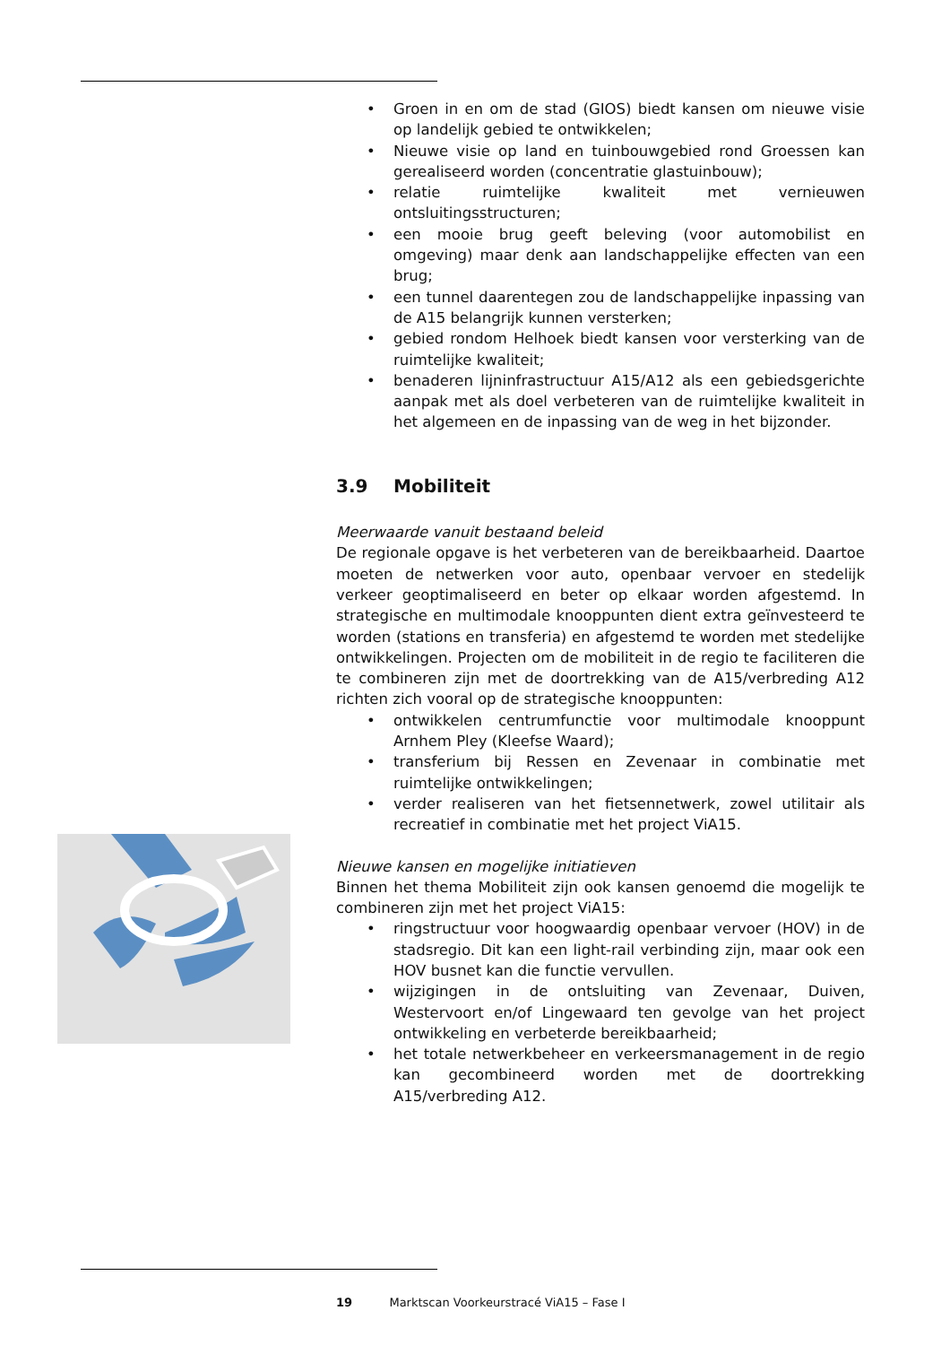• Groen in en om de stad (GIOS) biedt kansen om nieuwe visie op landelijk gebied te ontwikkelen;
• Nieuwe visie op land en tuinbouwgebied rond Groessen kan gerealiseerd worden (concentratie glastuinbouw);
• relatie ruimtelijke kwaliteit met vernieuwen ontsluitingsstructuren;
• een mooie brug geeft beleving (voor automobilist en omgeving) maar denk aan landschappelijke effecten van een brug;
• een tunnel daarentegen zou de landschappelijke inpassing van de A15 belangrijk kunnen versterken;
• gebied rondom Helhoek biedt kansen voor versterking van de ruimtelijke kwaliteit;
• benaderen lijninfrastructuur A15/A12 als een gebiedsgerichte aanpak met als doel verbeteren van de ruimtelijke kwaliteit in het algemeen en de inpassing van de weg in het bijzonder.
3.9 Mobiliteit
Meerwaarde vanuit bestaand beleid
De regionale opgave is het verbeteren van de bereikbaarheid. Daartoe moeten de netwerken voor auto, openbaar vervoer en stedelijk verkeer geoptimaliseerd en beter op elkaar worden afgestemd. In strategische en multimodale knooppunten dient extra geïnvesteerd te worden (stations en transferia) en afgestemd te worden met stedelijke ontwikkelingen. Projecten om de mobiliteit in de regio te faciliteren die te combineren zijn met de doortrekking van de A15/verbreding A12 richten zich vooral op de strategische knooppunten:
• ontwikkelen centrumfunctie voor multimodale knooppunt Arnhem Pley (Kleefse Waard);
• transferium bij Ressen en Zevenaar in combinatie met ruimtelijke ontwikkelingen;
• verder realiseren van het fietsennetwerk, zowel utilitair als recreatief in combinatie met het project ViA15.
Nieuwe kansen en mogelijke initiatieven
Binnen het thema Mobiliteit zijn ook kansen genoemd die mogelijk te combineren zijn met het project ViA15:
• ringstructuur voor hoogwaardig openbaar vervoer (HOV) in de stadsregio. Dit kan een light-rail verbinding zijn, maar ook een HOV busnet kan die functie vervullen.
• wijzigingen in de ontsluiting van Zevenaar, Duiven, Westervoort en/of Lingewaard ten gevolge van het project ontwikkeling en verbeterde bereikbaarheid;
• het totale netwerkbeheer en verkeersmanagement in de regio kan gecombineerd worden met de doortrekking A15/verbreding A12.
19 Marktscan Voorkeurstracé ViA15 – Fase I